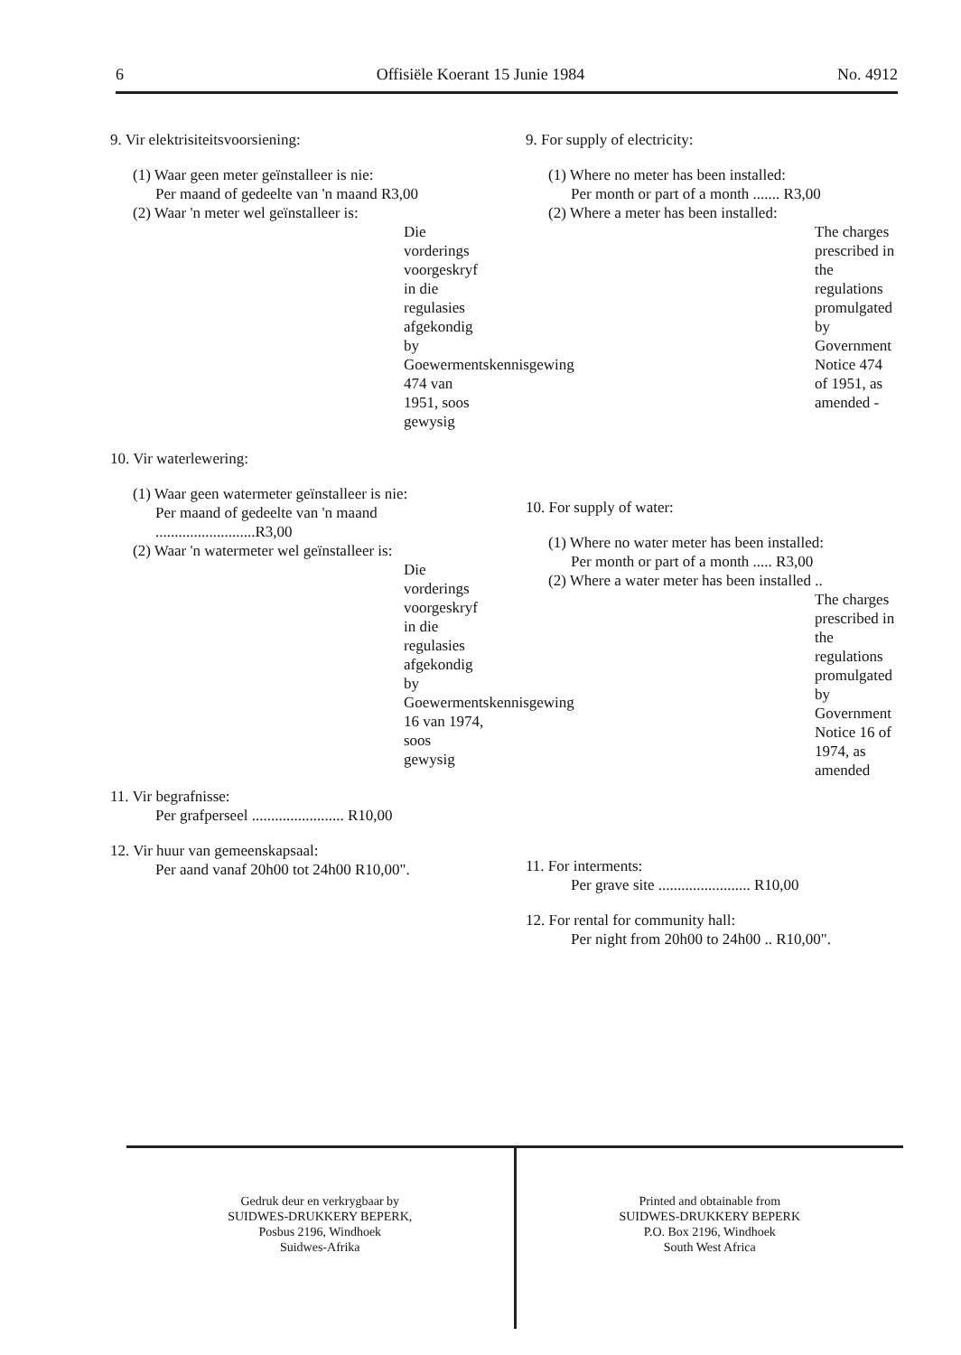6 Offisiële Koerant 15 Junie 1984 No. 4912
9. Vir elektrisiteitsvoorsiening:
(1) Waar geen meter geïnstalleer is nie:
Per maand of gedeelte van 'n maand R3,00
(2) Waar 'n meter wel geïnstalleer is:
Die vorderings voorgeskryf in die regulasies afgekondig by Goewermentskennisgewing 474 van 1951, soos gewysig
10. Vir waterlewering:
(1) Waar geen watermeter geïnstalleer is nie:
Per maand of gedeelte van 'n maand ..........................R3,00
(2) Waar 'n watermeter wel geïnstalleer is:
Die vorderings voorgeskryf in die regulasies afgekondig by Goewermentskennisgewing 16 van 1974, soos gewysig
11. Vir begrafnisse:
Per grafperseel ........................ R10,00
12. Vir huur van gemeenskapsaal:
Per aand vanaf 20h00 tot 24h00 R10,00".
9. For supply of electricity:
(1) Where no meter has been installed:
Per month or part of a month ....... R3,00
(2) Where a meter has been installed:
The charges prescribed in the regulations promulgated by Government Notice 474 of 1951, as amended -
10. For supply of water:
(1) Where no water meter has been installed:
Per month or part of a month ..... R3,00
(2) Where a water meter has been installed ..
The charges prescribed in the regulations promulgated by Government Notice 16 of 1974, as amended
11. For interments:
Per grave site ........................ R10,00
12. For rental for community hall:
Per night from 20h00 to 24h00 .. R10,00".
Gedruk deur en verkrygbaar by
SUIDWES-DRUKKERY BEPERK,
Posbus 2196, Windhoek
Suidwes-Afrika
Printed and obtainable from
SUIDWES-DRUKKERY BEPERK
P.O. Box 2196, Windhoek
South West Africa